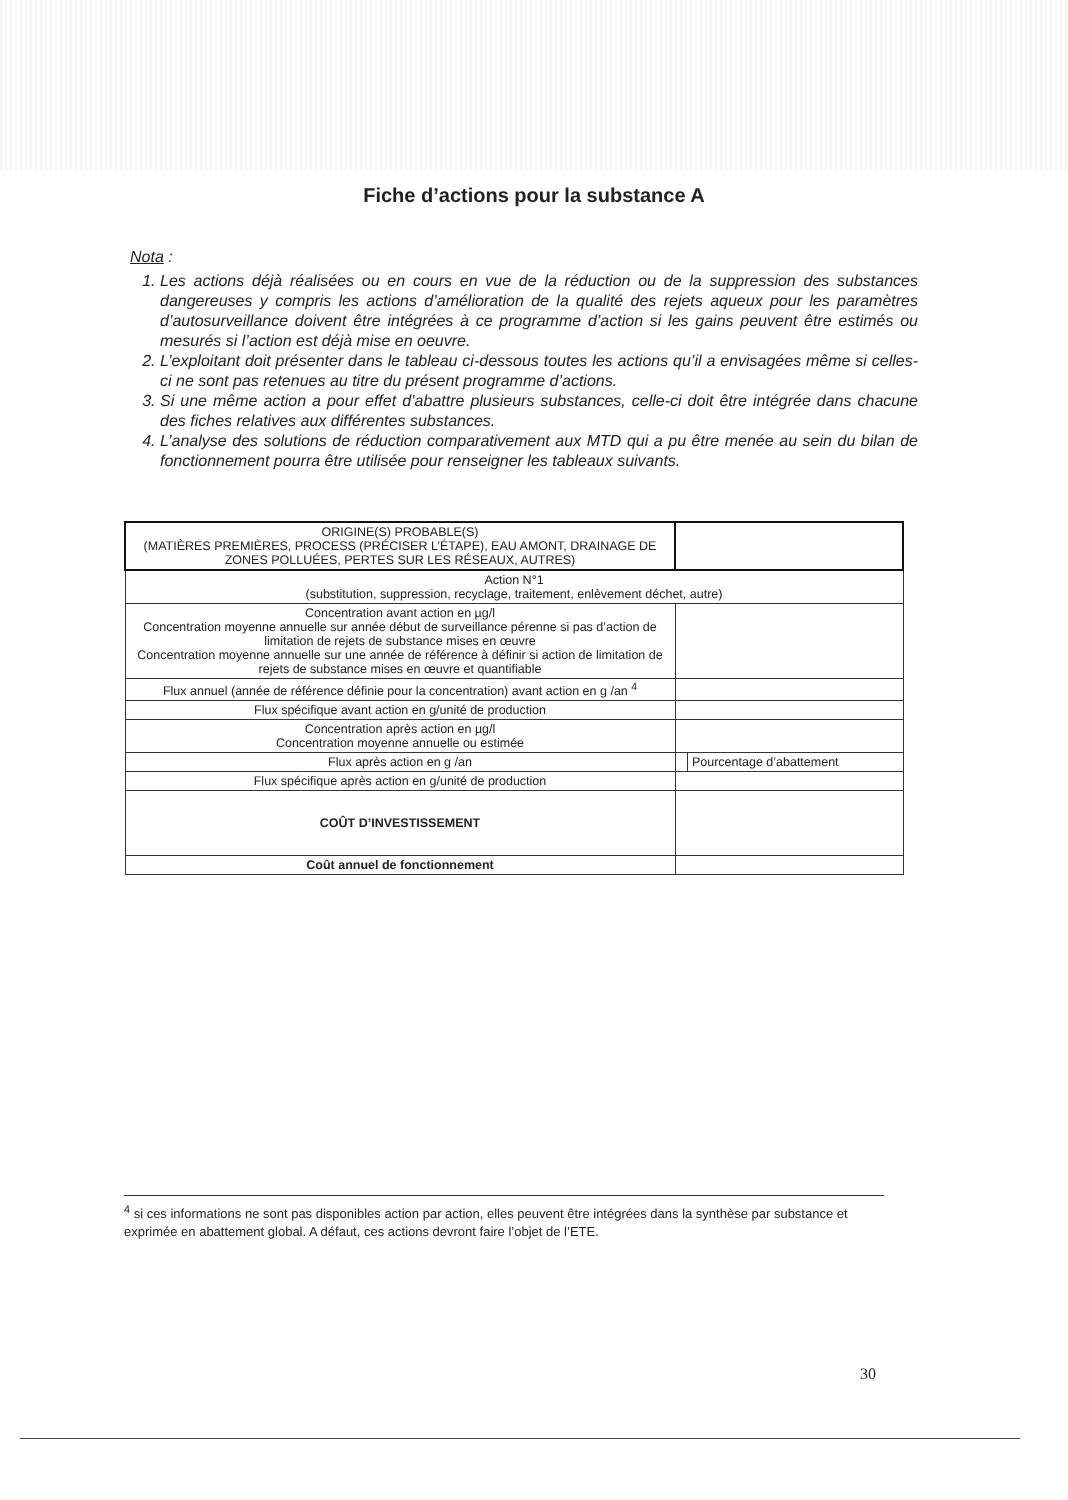Fiche d’actions pour la substance A
Nota :
1. Les actions déjà réalisées ou en cours en vue de la réduction ou de la suppression des substances dangereuses y compris les actions d’amélioration de la qualité des rejets aqueux pour les paramètres d’autosurveillance doivent être intégrées à ce programme d’action si les gains peuvent être estimés ou mesurés si l’action est déjà mise en oeuvre.
2. L’exploitant doit présenter dans le tableau ci-dessous toutes les actions qu’il a envisagées même si celles-ci ne sont pas retenues au titre du présent programme d’actions.
3. Si une même action a pour effet d’abattre plusieurs substances, celle-ci doit être intégrée dans chacune des fiches relatives aux différentes substances.
4. L’analyse des solutions de réduction comparativement aux MTD qui a pu être menée au sein du bilan de fonctionnement pourra être utilisée pour renseigner les tableaux suivants.
| ORIGINE(S) PROBABLE(S) (MATIÈRES PREMIÈRES, PROCESS (PRÉCISER L’ÉTAPE), EAU AMONT, DRAINAGE DE ZONES POLLUÉES, PERTES SUR LES RÉSEAUX, AUTRES) | | |
| Action N°1 (substitution, suppression, recyclage, traitement, enlèvement déchet, autre) | | |
| Concentration avant action en µg/l Concentration moyenne annuelle sur année début de surveillance pérenne si pas d’action de limitation de rejets de substance mises en œuvre Concentration moyenne annuelle sur une année de référence à définir si action de limitation de rejets de substance mises en œuvre et quantifiable | | |
| Flux annuel (année de référence définie pour la concentration) avant action en g /an <sup>4</sup> | | |
| Flux spécifique avant action en g/unité de production | | |
| Concentration après action en µg/l Concentration moyenne annuelle ou estimée | | |
| Flux après action en g /an | | Pourcentage d’abattement |
| Flux spécifique après action en g/unité de production | | |
| COÛT D’INVESTISSEMENT | | |
| Coût annuel de fonctionnement | | |
<sup>4</sup> si ces informations ne sont pas disponibles action par action, elles peuvent être intégrées dans la synthèse par substance et exprimée en abattement global. A défaut, ces actions devront faire l’objet de l’ETE.
30